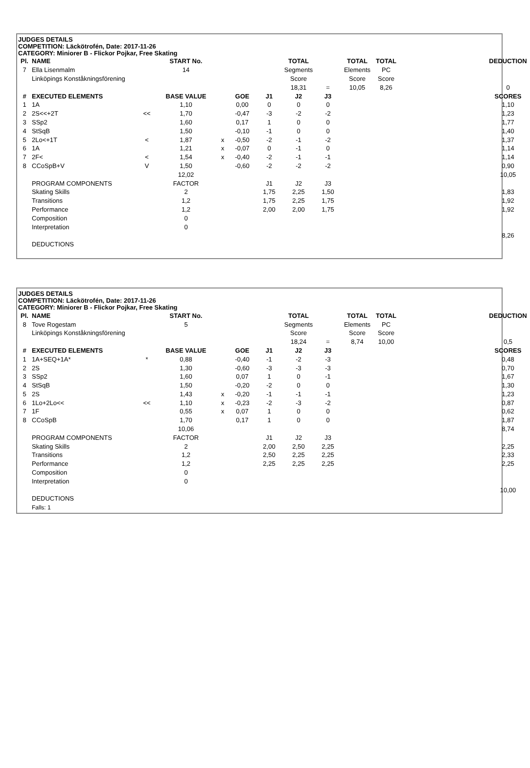JUDGES DETAILS
COMPETITION: Läckötrofén, Date: 2017-11-26
CATEGORY: Miniorer B - Flickor Pojkar, Free Skating
| Pl. | NAME | | START No. | | | | TOTAL | | TOTAL | TOTAL | | DEDUCTION |
| --- | --- | --- | --- | --- | --- | --- | --- | --- | --- | --- | --- | --- |
| 7 | Ella Lisenmalm | | 14 | | | | Segments | | Elements | PC | | |
| | Linköpings Konståkningsförening | | | | | | Score | | Score | Score | | |
| | | | | | | | 18,31 | = | 10,05 | 8,26 | | 0 |
| # | EXECUTED ELEMENTS | | BASE VALUE | | GOE | J1 | J2 | J3 | | | | SCORES |
| 1 | 1A | | 1,10 | | 0,00 | 0 | 0 | 0 | | | | 1,10 |
| 2 | 2S<<+2T | << | 1,70 | | -0,47 | -3 | -2 | -2 | | | | 1,23 |
| 3 | SSp2 | | 1,60 | | 0,17 | 1 | 0 | 0 | | | | 1,77 |
| 4 | StSqB | | 1,50 | | -0,10 | -1 | 0 | 0 | | | | 1,40 |
| 5 | 2Lo<+1T | < | 1,87 | x | -0,50 | -2 | -1 | -2 | | | | 1,37 |
| 6 | 1A | | 1,21 | x | -0,07 | 0 | -1 | 0 | | | | 1,14 |
| 7 | 2F< | < | 1,54 | x | -0,40 | -2 | -1 | -1 | | | | 1,14 |
| 8 | CCoSpB+V | V | 1,50 | | -0,60 | -2 | -2 | -2 | | | | 0,90 |
| | | | 12,02 | | | | | | | | | 10,05 |
| | PROGRAM COMPONENTS | | FACTOR | | | J1 | J2 | J3 | | | | |
| | Skating Skills | | 2 | | | 1,75 | 2,25 | 1,50 | | | | 1,83 |
| | Transitions | | 1,2 | | | 1,75 | 2,25 | 1,75 | | | | 1,92 |
| | Performance | | 1,2 | | | 2,00 | 2,00 | 1,75 | | | | 1,92 |
| | Composition | | 0 | | | | | | | | | |
| | Interpretation | | 0 | | | | | | | | | |
| | | | | | | | | | | | | 8,26 |
| | DEDUCTIONS | | | | | | | | | | | |
JUDGES DETAILS
COMPETITION: Läckötrofén, Date: 2017-11-26
CATEGORY: Miniorer B - Flickor Pojkar, Free Skating
| Pl. | NAME | | START No. | | | | TOTAL | | TOTAL | TOTAL | | DEDUCTION |
| --- | --- | --- | --- | --- | --- | --- | --- | --- | --- | --- | --- | --- |
| 8 | Tove Rogestam | | 5 | | | | Segments | | Elements | PC | | |
| | Linköpings Konståkningsförening | | | | | | Score | | Score | Score | | |
| | | | | | | | 18,24 | = | 8,74 | 10,00 | | 0,5 |
| # | EXECUTED ELEMENTS | | BASE VALUE | | GOE | J1 | J2 | J3 | | | | SCORES |
| 1 | 1A+SEQ+1A* | * | 0,88 | | -0,40 | -1 | -2 | -3 | | | | 0,48 |
| 2 | 2S | | 1,30 | | -0,60 | -3 | -3 | -3 | | | | 0,70 |
| 3 | SSp2 | | 1,60 | | 0,07 | 1 | 0 | -1 | | | | 1,67 |
| 4 | StSqB | | 1,50 | | -0,20 | -2 | 0 | 0 | | | | 1,30 |
| 5 | 2S | | 1,43 | x | -0,20 | -1 | -1 | -1 | | | | 1,23 |
| 6 | 1Lo+2Lo<< | << | 1,10 | x | -0,23 | -2 | -3 | -2 | | | | 0,87 |
| 7 | 1F | | 0,55 | x | 0,07 | 1 | 0 | 0 | | | | 0,62 |
| 8 | CCoSpB | | 1,70 | | 0,17 | 1 | 0 | 0 | | | | 1,87 |
| | | | 10,06 | | | | | | | | | 8,74 |
| | PROGRAM COMPONENTS | | FACTOR | | | J1 | J2 | J3 | | | | |
| | Skating Skills | | 2 | | | 2,00 | 2,50 | 2,25 | | | | 2,25 |
| | Transitions | | 1,2 | | | 2,50 | 2,25 | 2,25 | | | | 2,33 |
| | Performance | | 1,2 | | | 2,25 | 2,25 | 2,25 | | | | 2,25 |
| | Composition | | 0 | | | | | | | | | |
| | Interpretation | | 0 | | | | | | | | | |
| | | | | | | | | | | | | 10,00 |
| | DEDUCTIONS | | | | | | | | | | | |
| | Falls: 1 | | | | | | | | | | | |